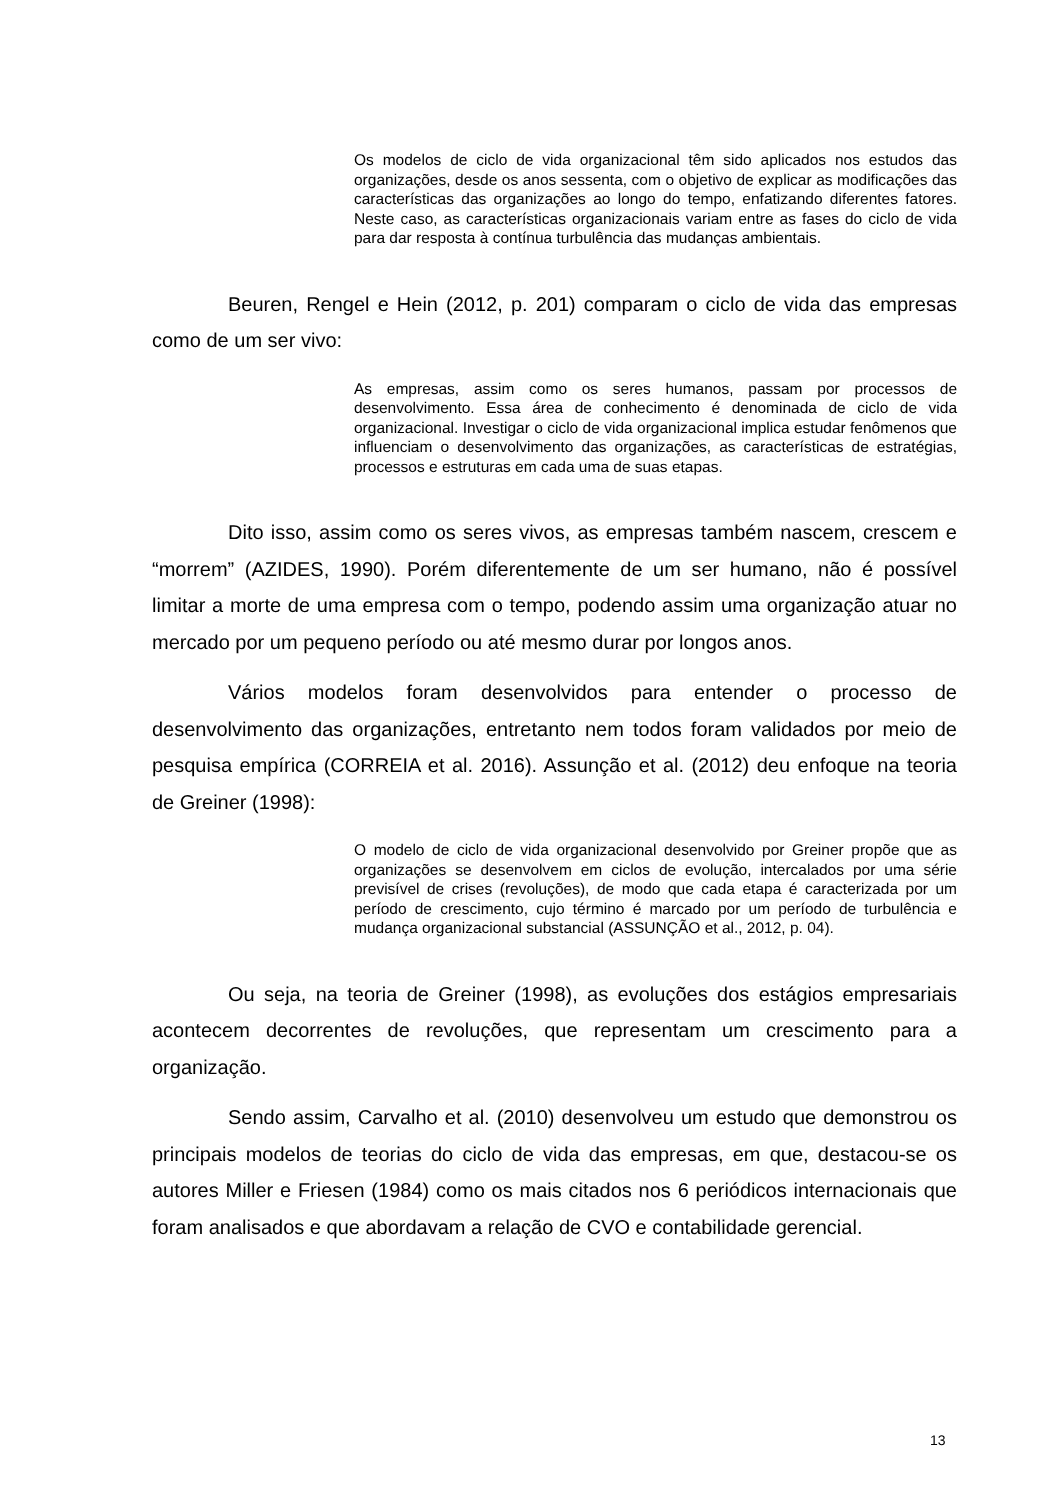Os modelos de ciclo de vida organizacional têm sido aplicados nos estudos das organizações, desde os anos sessenta, com o objetivo de explicar as modificações das características das organizações ao longo do tempo, enfatizando diferentes fatores. Neste caso, as características organizacionais variam entre as fases do ciclo de vida para dar resposta à contínua turbulência das mudanças ambientais.
Beuren, Rengel e Hein (2012, p. 201) comparam o ciclo de vida das empresas como de um ser vivo:
As empresas, assim como os seres humanos, passam por processos de desenvolvimento. Essa área de conhecimento é denominada de ciclo de vida organizacional. Investigar o ciclo de vida organizacional implica estudar fenômenos que influenciam o desenvolvimento das organizações, as características de estratégias, processos e estruturas em cada uma de suas etapas.
Dito isso, assim como os seres vivos, as empresas também nascem, crescem e “morrem” (AZIDES, 1990). Porém diferentemente de um ser humano, não é possível limitar a morte de uma empresa com o tempo, podendo assim uma organização atuar no mercado por um pequeno período ou até mesmo durar por longos anos.
Vários modelos foram desenvolvidos para entender o processo de desenvolvimento das organizações, entretanto nem todos foram validados por meio de pesquisa empírica (CORREIA et al. 2016). Assunção et al. (2012) deu enfoque na teoria de Greiner (1998):
O modelo de ciclo de vida organizacional desenvolvido por Greiner propõe que as organizações se desenvolvem em ciclos de evolução, intercalados por uma série previsível de crises (revoluções), de modo que cada etapa é caracterizada por um período de crescimento, cujo término é marcado por um período de turbulência e mudança organizacional substancial (ASSUNÇÃO et al., 2012, p. 04).
Ou seja, na teoria de Greiner (1998), as evoluções dos estágios empresariais acontecem decorrentes de revoluções, que representam um crescimento para a organização.
Sendo assim, Carvalho et al. (2010) desenvolveu um estudo que demonstrou os principais modelos de teorias do ciclo de vida das empresas, em que, destacou-se os autores Miller e Friesen (1984) como os mais citados nos 6 periódicos internacionais que foram analisados e que abordavam a relação de CVO e contabilidade gerencial.
13